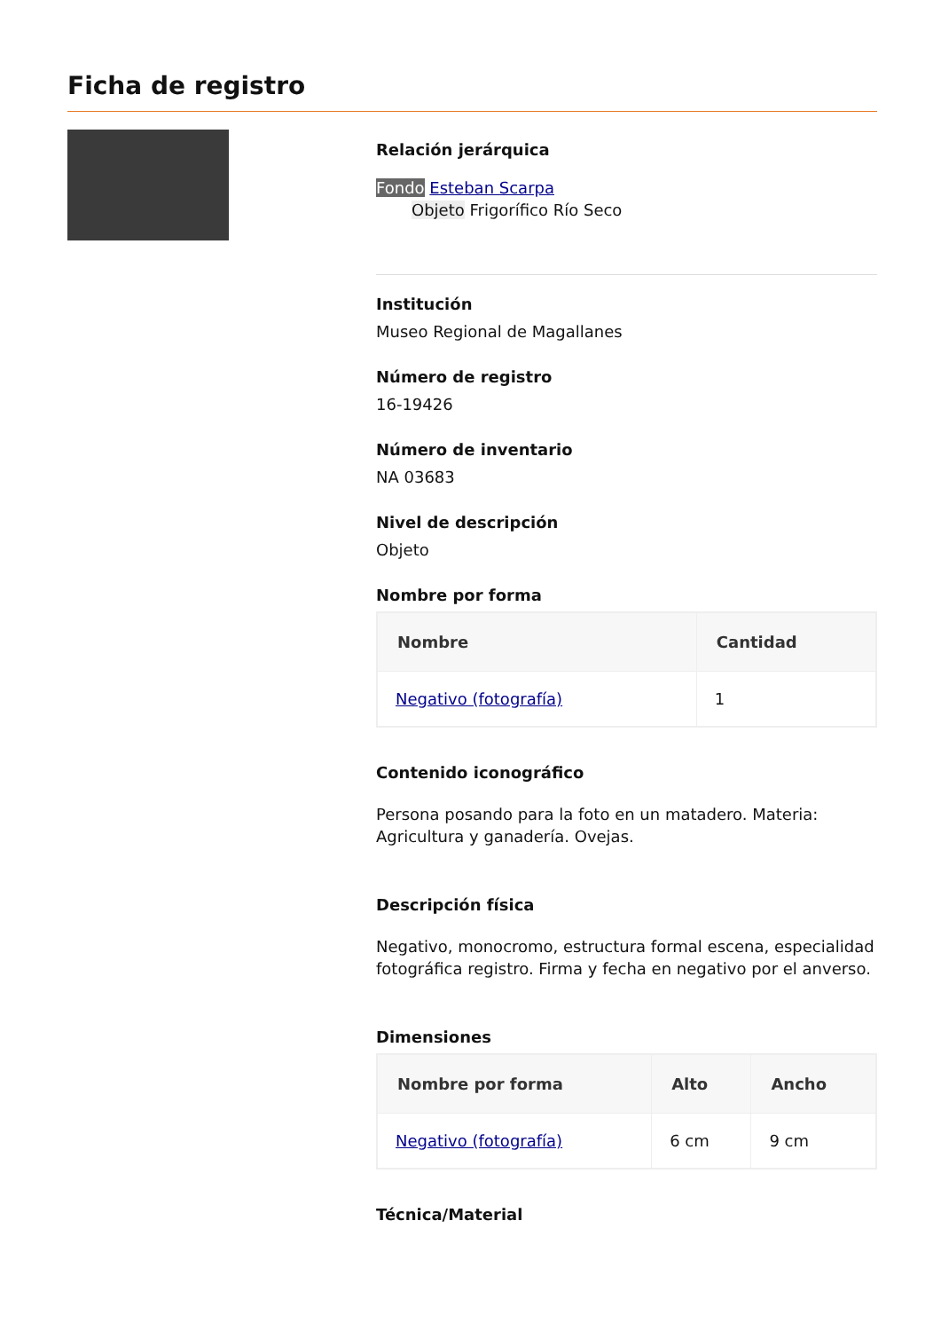Ficha de registro
Relación jerárquica
Fondo Esteban Scarpa
Objeto Frigorífico Río Seco
Institución
Museo Regional de Magallanes
Número de registro
16-19426
Número de inventario
NA 03683
Nivel de descripción
Objeto
Nombre por forma
| Nombre | Cantidad |
| --- | --- |
| Negativo (fotografía) | 1 |
Contenido iconográfico
Persona posando para la foto en un matadero. Materia: Agricultura y ganadería. Ovejas.
Descripción física
Negativo, monocromo, estructura formal escena, especialidad fotográfica registro. Firma y fecha en negativo por el anverso.
Dimensiones
| Nombre por forma | Alto | Ancho |
| --- | --- | --- |
| Negativo (fotografía) | 6 cm | 9 cm |
Técnica/Material